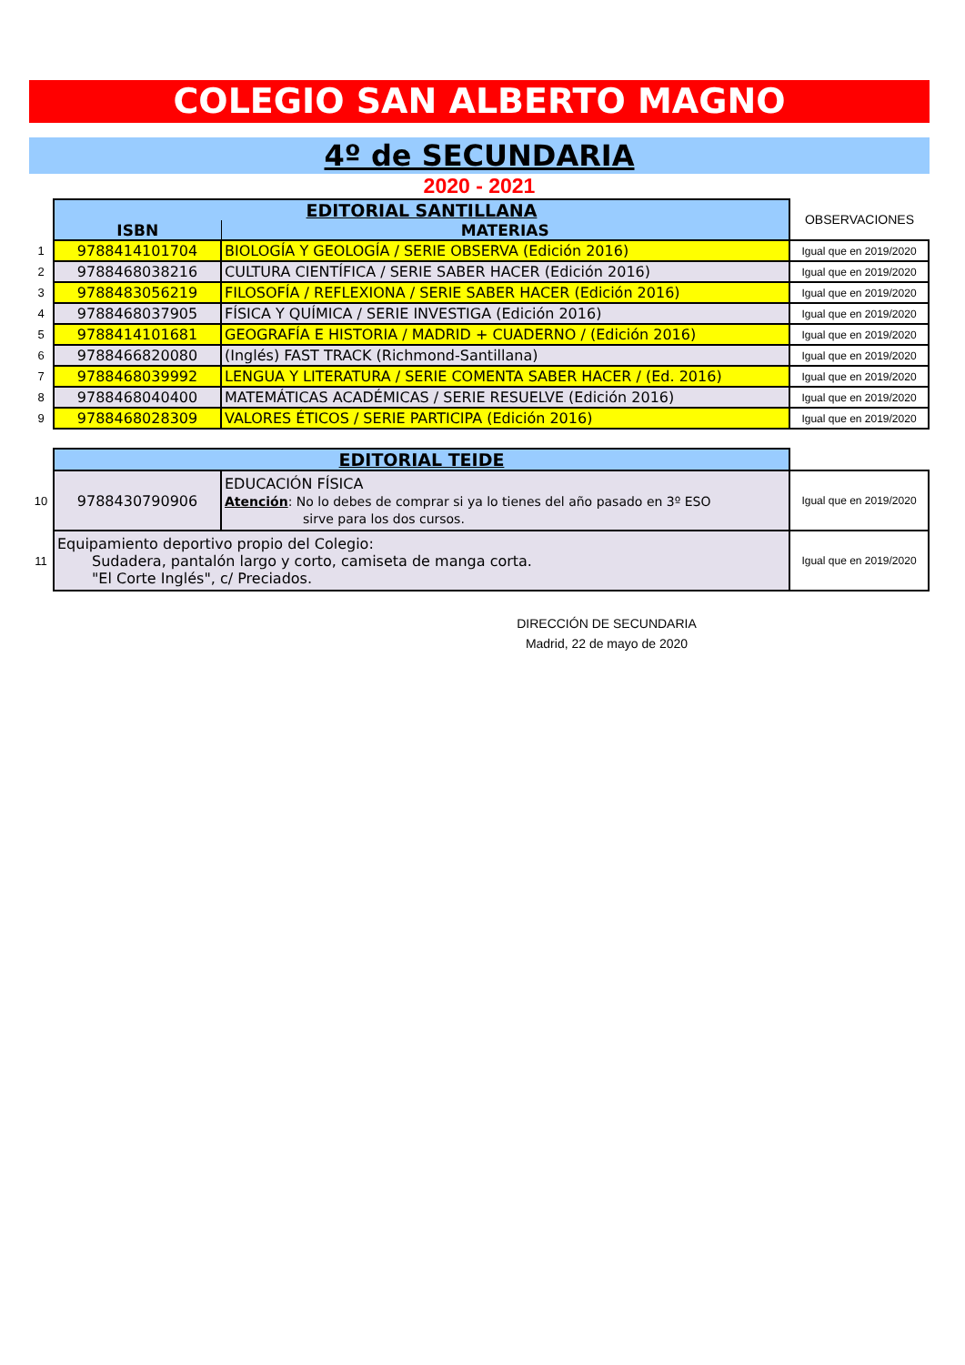COLEGIO SAN ALBERTO MAGNO
4º de SECUNDARIA
2020 - 2021
| | EDITORIAL SANTILLANA | | OBSERVACIONES |
| | ISBN | MATERIAS | |
| 1 | 9788414101704 | BIOLOGÍA Y GEOLOGÍA / SERIE OBSERVA (Edición 2016) | Igual que en 2019/2020 |
| 2 | 9788468038216 | CULTURA CIENTÍFICA / SERIE SABER HACER (Edición 2016) | Igual que en 2019/2020 |
| 3 | 9788483056219 | FILOSOFÍA / REFLEXIONA / SERIE SABER HACER (Edición 2016) | Igual que en 2019/2020 |
| 4 | 9788468037905 | FÍSICA Y QUÍMICA / SERIE INVESTIGA (Edición 2016) | Igual que en 2019/2020 |
| 5 | 9788414101681 | GEOGRAFÍA E HISTORIA / MADRID + CUADERNO / (Edición 2016) | Igual que en 2019/2020 |
| 6 | 9788466820080 | (Inglés) FAST TRACK (Richmond-Santillana) | Igual que en 2019/2020 |
| 7 | 9788468039992 | LENGUA Y LITERATURA / SERIE COMENTA SABER HACER / (Ed. 2016) | Igual que en 2019/2020 |
| 8 | 9788468040400 | MATEMÁTICAS ACADÉMICAS / SERIE RESUELVE (Edición 2016) | Igual que en 2019/2020 |
| 9 | 9788468028309 | VALORES ÉTICOS / SERIE PARTICIPA (Edición 2016) | Igual que en 2019/2020 |
| | EDITORIAL TEIDE | | |
| 10 | 9788430790906 | EDUCACIÓN FÍSICA Atención : No lo debes de comprar si ya lo tienes del año pasado en 3º ESO sirve para los dos cursos. | Igual que en 2019/2020 |
| 11 | Equipamiento deportivo propio del Colegio: Sudadera, pantalón largo y corto, camiseta de manga corta. "El Corte Inglés", c/ Preciados. | | Igual que en 2019/2020 |
DIRECCIÓN DE SECUNDARIA
Madrid, 22 de mayo de 2020